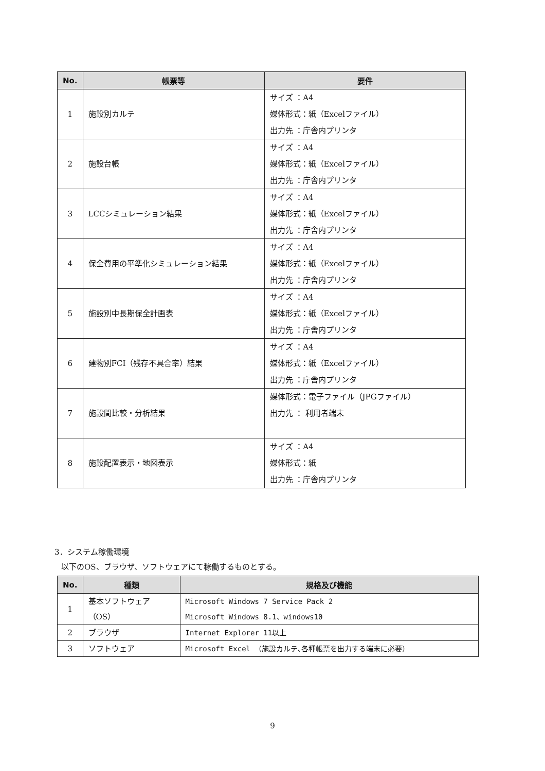| No. | 帳票等 | 要件 |
| --- | --- | --- |
| 1 | 施設別カルテ | サイズ ：A4 媒体形式：紙（Excelファイル） 出力先 ：庁舎内プリンタ |
| 2 | 施設台帳 | サイズ ：A4 媒体形式：紙（Excelファイル） 出力先 ：庁舎内プリンタ |
| 3 | LCCシミュレーション結果 | サイズ ：A4 媒体形式：紙（Excelファイル） 出力先 ：庁舎内プリンタ |
| 4 | 保全費用の平準化シミュレーション結果 | サイズ ：A4 媒体形式：紙（Excelファイル） 出力先 ：庁舎内プリンタ |
| 5 | 施設別中長期保全計画表 | サイズ ：A4 媒体形式：紙（Excelファイル） 出力先 ：庁舎内プリンタ |
| 6 | 建物別FCI（残存不具合率）結果 | サイズ ：A4 媒体形式：紙（Excelファイル） 出力先 ：庁舎内プリンタ |
| 7 | 施設間比較・分析結果 | 媒体形式：電子ファイル（JPGファイル） 出力先 ： 利用者端末 |
| 8 | 施設配置表示・地図表示 | サイズ ：A4 媒体形式：紙 出力先 ：庁舎内プリンタ |
3．システム稼働環境
以下のOS、ブラウザ、ソフトウェアにて稼働するものとする。
| No. | 種類 | 規格及び機能 |
| --- | --- | --- |
| 1 | 基本ソフトウェア （OS） | Microsoft Windows 7 Service Pack 2 Microsoft Windows 8.1、windows10 |
| 2 | ブラウザ | Internet Explorer 11以上 |
| 3 | ソフトウェア | Microsoft Excel （施設カルテ､各種帳票を出力する端末に必要） |
9